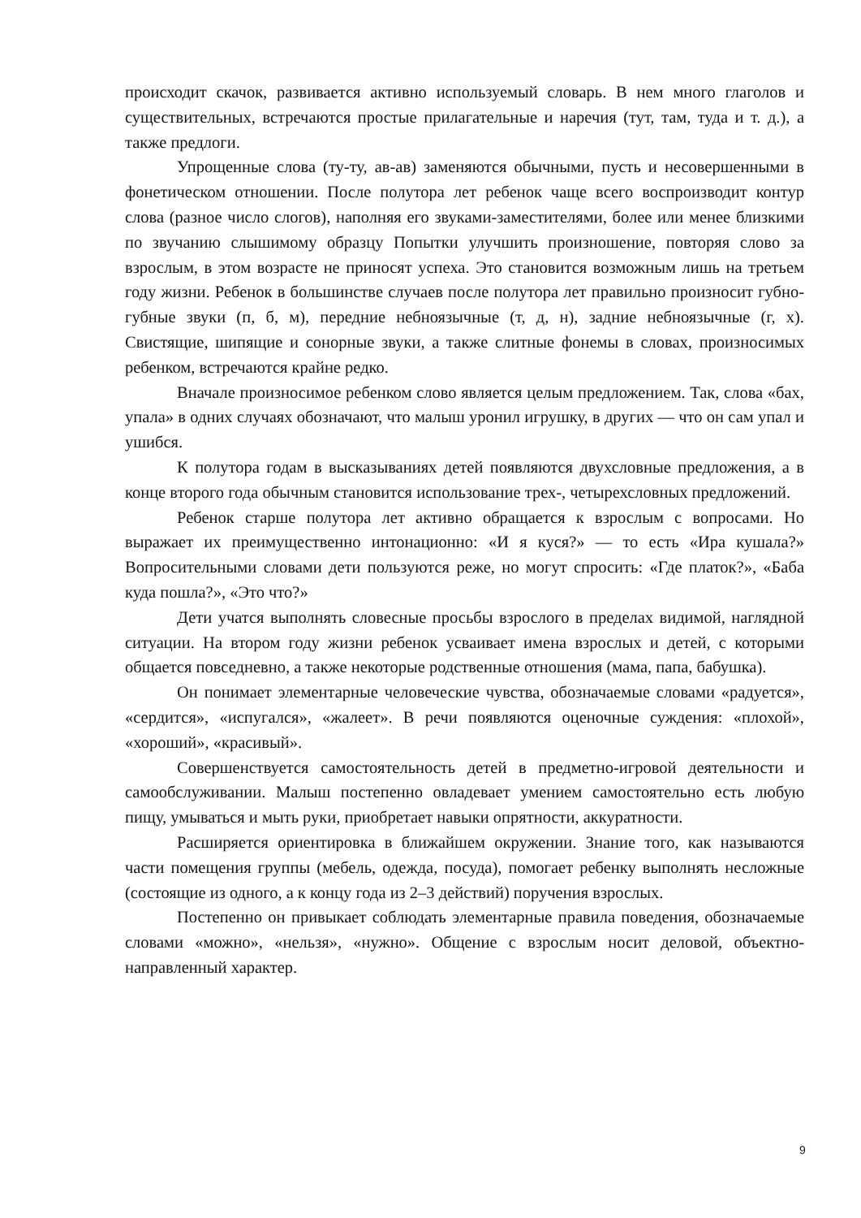происходит скачок, развивается активно используемый словарь. В нем много глаголов и существительных, встречаются простые прилагательные и наречия (тут, там, туда и т. д.), а также предлоги.
Упрощенные слова (ту-ту, ав-ав) заменяются обычными, пусть и несовершенными в фонетическом отношении. После полутора лет ребенок чаще всего воспроизводит контур слова (разное число слогов), наполняя его звуками-заместителями, более или менее близкими по звучанию слышимому образцу Попытки улучшить произношение, повторяя слово за взрослым, в этом возрасте не приносят успеха. Это становится возможным лишь на третьем году жизни. Ребенок в большинстве случаев после полутора лет правильно произносит губно-губные звуки (п, б, м), передние небноязычные (т, д, н), задние небноязычные (г, х). Свистящие, шипящие и сонорные звуки, а также слитные фонемы в словах, произносимых ребенком, встречаются крайне редко.
Вначале произносимое ребенком слово является целым предложением. Так, слова «бах, упала» в одних случаях обозначают, что малыш уронил игрушку, в других — что он сам упал и ушибся.
К полутора годам в высказываниях детей появляются двухсловные предложения, а в конце второго года обычным становится использование трех-, четырехсловных предложений.
Ребенок старше полутора лет активно обращается к взрослым с вопросами. Но выражает их преимущественно интонационно: «И я куся?» — то есть «Ира кушала?» Вопросительными словами дети пользуются реже, но могут спросить: «Где платок?», «Баба куда пошла?», «Это что?»
Дети учатся выполнять словесные просьбы взрослого в пределах видимой, наглядной ситуации. На втором году жизни ребенок усваивает имена взрослых и детей, с которыми общается повседневно, а также некоторые родственные отношения (мама, папа, бабушка).
Он понимает элементарные человеческие чувства, обозначаемые словами «радуется», «сердится», «испугался», «жалеет». В речи появляются оценочные суждения: «плохой», «хороший», «красивый».
Совершенствуется самостоятельность детей в предметно-игровой деятельности и самообслуживании. Малыш постепенно овладевает умением самостоятельно есть любую пищу, умываться и мыть руки, приобретает навыки опрятности, аккуратности.
Расширяется ориентировка в ближайшем окружении. Знание того, как называются части помещения группы (мебель, одежда, посуда), помогает ребенку выполнять несложные (состоящие из одного, а к концу года из 2–3 действий) поручения взрослых.
Постепенно он привыкает соблюдать элементарные правила поведения, обозначаемые словами «можно», «нельзя», «нужно». Общение с взрослым носит деловой, объектно-направленный характер.
9